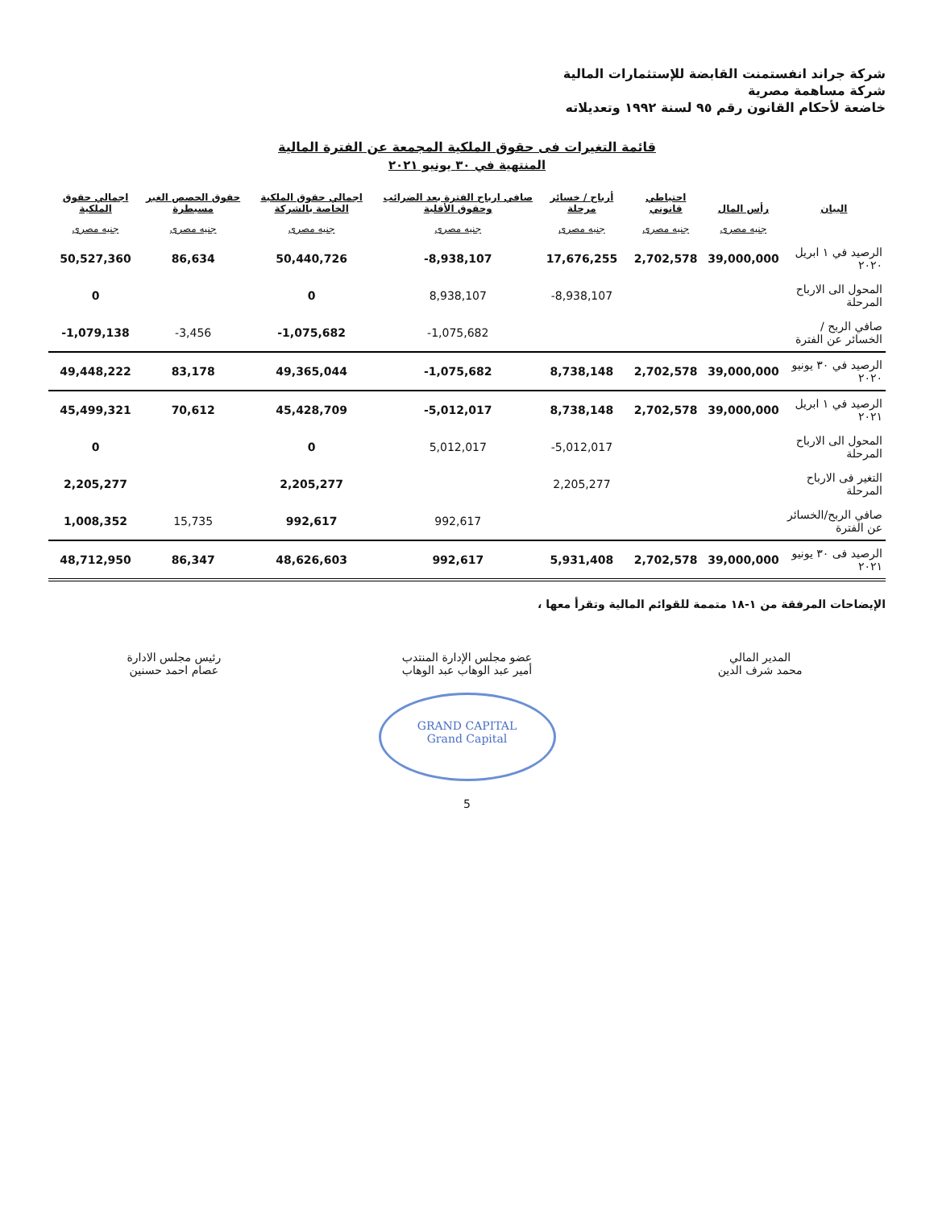شركة جراند انفستمنت القابضة للإستثمارات المالية
شركة مساهمة مصرية
خاضعة لأحكام القانون رقم ٩٥ لسنة ١٩٩٢ وتعديلاته
قائمة التغيرات فى حقوق الملكية المجمعة عن الفترة المالية
المنتهية في ٣٠ يونيو ٢٠٢١
| البيان | رأس المال | احتياطي قانوني | أرباح / خسائر مرحلة | صافي ارباح الفترة بعد الضرائب وحقوق الأقلية | اجمالي حقوق الملكية الخاصة بالشركة | حقوق الحصص الغير مسيطرة | اجمالي حقوق الملكية |
| --- | --- | --- | --- | --- | --- | --- | --- |
| | جنيه مصرى | جنيه مصرى | جنيه مصرى | جنيه مصرى | جنيه مصرى | جنيه مصرى | جنيه مصرى |
| الرصيد في ١ ابريل ٢٠٢٠ | 39,000,000 | 2,702,578 | 17,676,255 | -8,938,107 | 50,440,726 | 86,634 | 50,527,360 |
| المحول الى الارباح المرحلة | | | -8,938,107 | 8,938,107 | 0 | | 0 |
| صافي الربح /الخسائر عن الفترة | | | | -1,075,682 | -1,075,682 | -3,456 | -1,079,138 |
| الرصيد في ٣٠ يونيو ٢٠٢٠ | 39,000,000 | 2,702,578 | 8,738,148 | -1,075,682 | 49,365,044 | 83,178 | 49,448,222 |
| الرصيد في ١ ابريل ٢٠٢١ | 39,000,000 | 2,702,578 | 8,738,148 | -5,012,017 | 45,428,709 | 70,612 | 45,499,321 |
| المحول الى الارباح المرحلة | | | -5,012,017 | 5,012,017 | 0 | | 0 |
| التغير فى الارباح المرحلة | | | 2,205,277 | | 2,205,277 | | 2,205,277 |
| صافي الربح/الخسائر عن الفترة | | | | 992,617 | 992,617 | 15,735 | 1,008,352 |
| الرصيد فى ٣٠ يونيو ٢٠٢١ | 39,000,000 | 2,702,578 | 5,931,408 | 992,617 | 48,626,603 | 86,347 | 48,712,950 |
الإيضاحات المرفقة من ١-١٨ متممة للقوائم المالية وتقرأ معها ،
المدير المالي
محمد شرف الدين
عضو مجلس الإدارة المنتدب
أمير عبد الوهاب عبد الوهاب
رئيس مجلس الادارة
عصام احمد حسنين
GRAND CAPITAL
Grand Capital
5